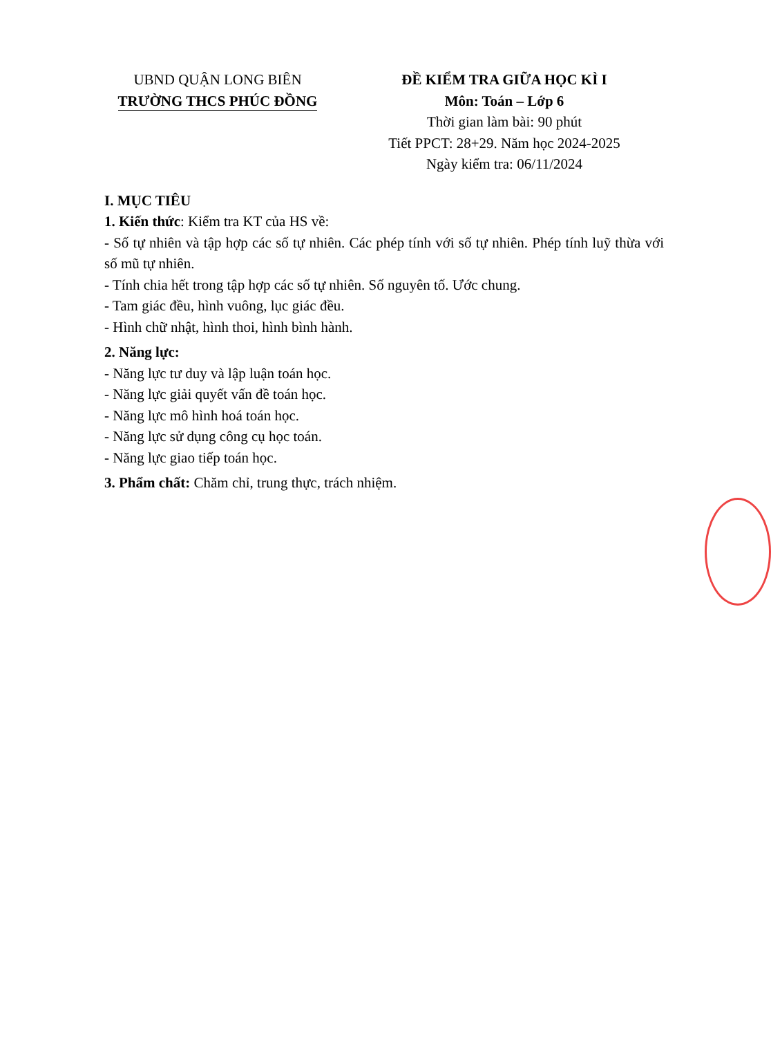UBND QUẬN LONG BIÊN
TRƯỜNG THCS PHÚC ĐỒNG
ĐỀ KIỂM TRA GIỮA HỌC KÌ I
Môn: Toán – Lớp 6
Thời gian làm bài: 90 phút
Tiết PPCT: 28+29. Năm học 2024-2025
Ngày kiểm tra: 06/11/2024
I. MỤC TIÊU
1. Kiến thức: Kiểm tra KT của HS về:
- Số tự nhiên và tập hợp các số tự nhiên. Các phép tính với số tự nhiên. Phép tính luỹ thừa với số mũ tự nhiên.
- Tính chia hết trong tập hợp các số tự nhiên. Số nguyên tố. Ước chung.
- Tam giác đều, hình vuông, lục giác đều.
- Hình chữ nhật, hình thoi, hình bình hành.
2. Năng lực:
- Năng lực tư duy và lập luận toán học.
- Năng lực giải quyết vấn đề toán học.
- Năng lực mô hình hoá toán học.
- Năng lực sử dụng công cụ học toán.
- Năng lực giao tiếp toán học.
3. Phẩm chất: Chăm chỉ, trung thực, trách nhiệm.